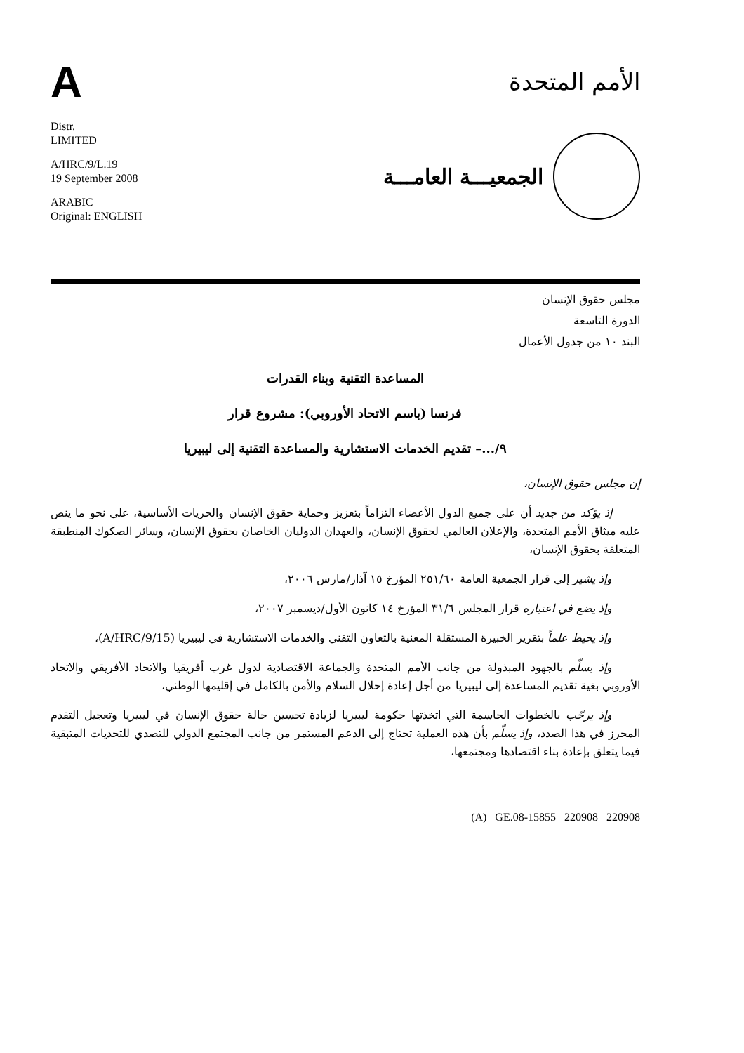A
الأمم المتحدة
Distr.
LIMITED
A/HRC/9/L.19
19 September 2008
ARABIC
Original: ENGLISH
الجمعيـــة العامـــة
مجلس حقوق الإنسان
الدورة التاسعة
البند ١٠ من جدول الأعمال
المساعدة التقنية وبناء القدرات
فرنسا (باسم الاتحاد الأوروبي): مشروع قرار
٩/...– تقديم الخدمات الاستشارية والمساعدة التقنية إلى ليبيريا
إن مجلس حقوق الإنسان،
إذ يؤكد من جديد أن على جميع الدول الأعضاء التزاماً بتعزيز وحماية حقوق الإنسان والحريات الأساسية، على نحو ما ينص عليه ميثاق الأمم المتحدة، والإعلان العالمي لحقوق الإنسان، والعهدان الدوليان الخاصان بحقوق الإنسان، وسائر الصكوك المنطبقة المتعلقة بحقوق الإنسان،
وإذ يشير إلى قرار الجمعية العامة ٢٥١/٦٠ المؤرخ ١٥ آذار/مارس ٢٠٠٦،
وإذ يضع في اعتباره قرار المجلس ٣١/٦ المؤرخ ١٤ كانون الأول/ديسمبر ٢٠٠٧،
وإذ يحيط علماً بتقرير الخبيرة المستقلة المعنية بالتعاون التقني والخدمات الاستشارية في ليبيريا (A/HRC/9/15)،
وإذ يسلّم بالجهود المبذولة من جانب الأمم المتحدة والجماعة الاقتصادية لدول غرب أفريقيا والاتحاد الأفريقي والاتحاد الأوروبي بغية تقديم المساعدة إلى ليبيريا من أجل إعادة إحلال السلام والأمن بالكامل في إقليمها الوطني،
وإذ يرحّب بالخطوات الحاسمة التي اتخذتها حكومة ليبيريا لزيادة تحسين حالة حقوق الإنسان في ليبيريا وتعجيل التقدم المحرز في هذا الصدد، وإذ يسلّم بأن هذه العملية تحتاج إلى الدعم المستمر من جانب المجتمع الدولي للتصدي للتحديات المتبقية فيما يتعلق بإعادة بناء اقتصادها ومجتمعها،
(A) GE.08-15855 220908 220908